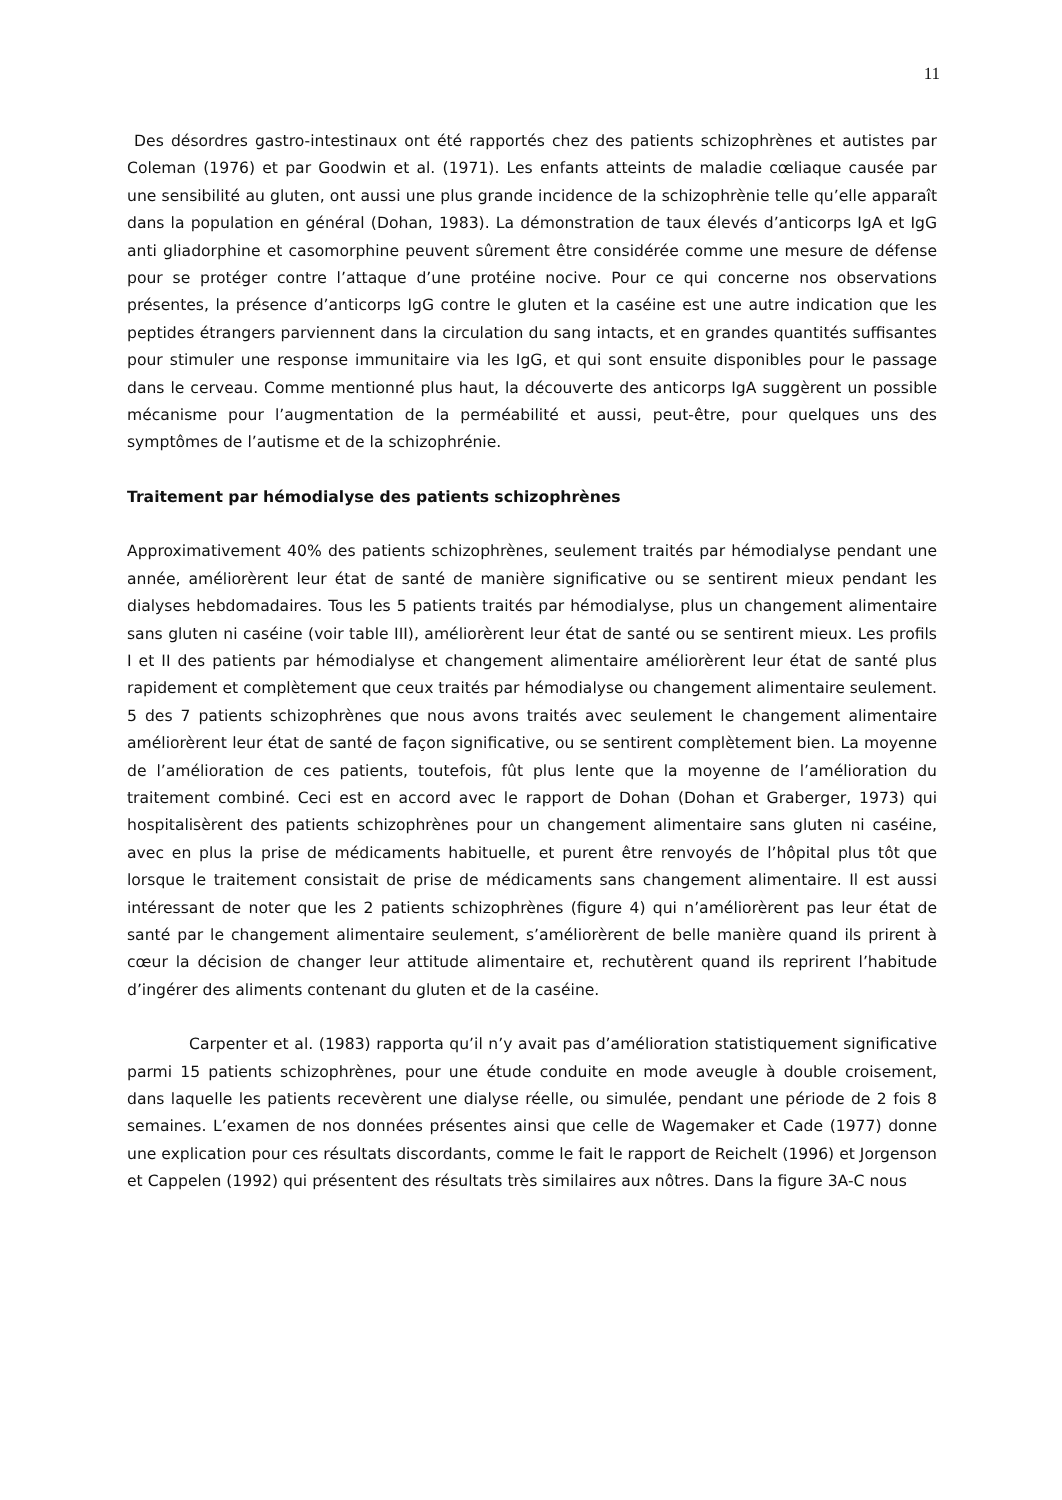11
Des désordres gastro-intestinaux ont été rapportés chez des patients schizophrènes et autistes par Coleman (1976) et par Goodwin et al. (1971). Les enfants atteints de maladie cœliaque causée par une sensibilité au gluten, ont aussi une plus grande incidence de la schizophrènie telle qu’elle apparaît dans la population en général (Dohan, 1983). La démonstration de taux élevés d’anticorps IgA et IgG anti gliadorphine et casomorphine peuvent sûrement être considérée comme une mesure de défense pour se protéger contre l’attaque d’une protéine nocive. Pour ce qui concerne nos observations présentes, la présence d’anticorps IgG contre le gluten et la caséine est une autre indication que les peptides étrangers parviennent dans la circulation du sang intacts, et en grandes quantités suffisantes pour stimuler une response immunitaire via les IgG, et qui sont ensuite disponibles pour le passage dans le cerveau. Comme mentionné plus haut, la découverte des anticorps IgA suggèrent un possible mécanisme pour l’augmentation de la perméabilité et aussi, peut-être, pour quelques uns des symptômes de l’autisme et de la schizophrénie.
Traitement par hémodialyse des patients schizophrènes
Approximativement 40% des patients schizophrènes, seulement traités par hémodialyse pendant une année, améliorèrent leur état de santé de manière significative ou se sentirent mieux pendant les dialyses hebdomadaires. Tous les 5 patients traités par hémodialyse, plus un changement alimentaire sans gluten ni caséine (voir table III), améliorèrent leur état de santé ou se sentirent mieux. Les profils I et II des patients par hémodialyse et changement alimentaire améliorèrent leur état de santé plus rapidement et complètement que ceux traités par hémodialyse ou changement alimentaire seulement. 5 des 7 patients schizophrènes que nous avons traités avec seulement le changement alimentaire améliorèrent leur état de santé de façon significative, ou se sentirent complètement bien. La moyenne de l’amélioration de ces patients, toutefois, fût plus lente que la moyenne de l’amélioration du traitement combiné. Ceci est en accord avec le rapport de Dohan (Dohan et Graberger, 1973) qui hospitalisèrent des patients schizophrènes pour un changement alimentaire sans gluten ni caséine, avec en plus la prise de médicaments habituelle, et purent être renvoyés de l’hôpital plus tôt que lorsque le traitement consistait de prise de médicaments sans changement alimentaire. Il est aussi intéressant de noter que les 2 patients schizophrènes (figure 4) qui n’améliorèrent pas leur état de santé par le changement alimentaire seulement, s’améliorèrent de belle manière quand ils prirent à cœur la décision de changer leur attitude alimentaire et, rechutèrent quand ils reprirent l’habitude d’ingérer des aliments contenant du gluten et de la caséine.
Carpenter et al. (1983) rapporta qu’il n’y avait pas d’amélioration statistiquement significative parmi 15 patients schizophrènes, pour une étude conduite en mode aveugle à double croisement, dans laquelle les patients recevèrent une dialyse réelle, ou simulée, pendant une période de 2 fois 8 semaines. L’examen de nos données présentes ainsi que celle de Wagemaker et Cade (1977) donne une explication pour ces résultats discordants, comme le fait le rapport de Reichelt (1996) et Jorgenson et Cappelen (1992) qui présentent des résultats très similaires aux nôtres. Dans la figure 3A-C nous